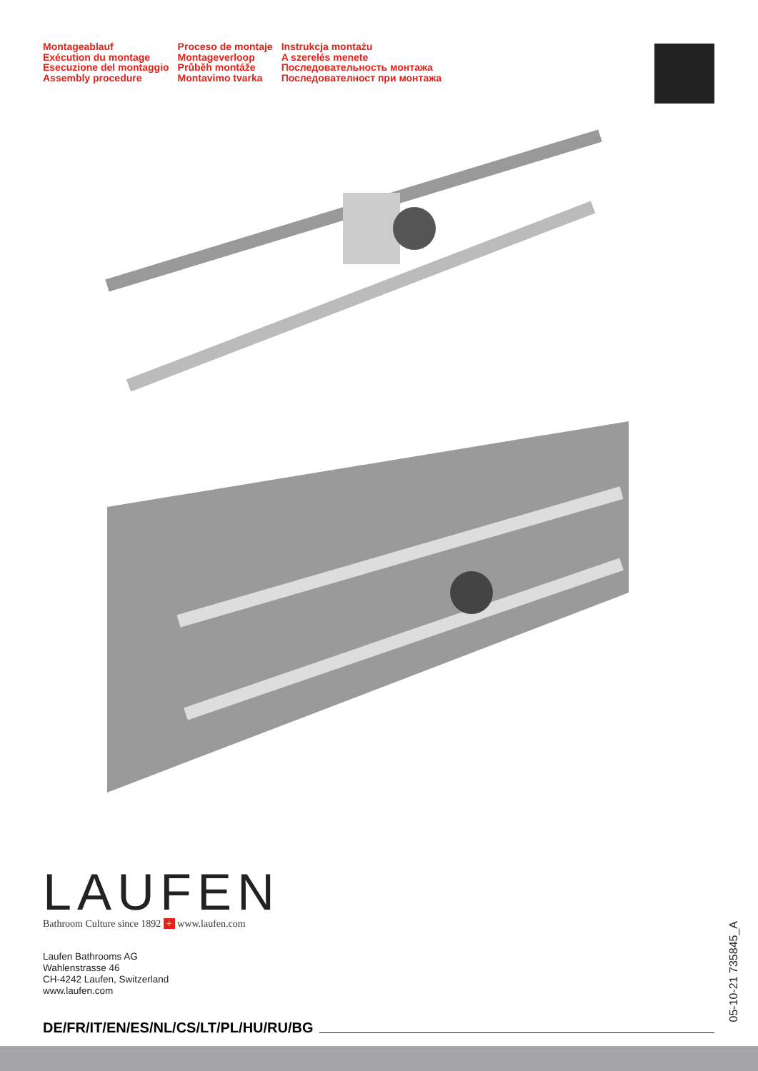Montageablauf
Exécution du montage
Esecuzione del montaggio
Assembly procedure
Proceso de montaje
Montageverloop
Průběh montáže
Montavimo tvarka
Instrukcja montażu
A szerelés menete
Последовательность монтажа
Последователност при монтажа
LAUFEN
Bathroom Culture since 1892 + www.laufen.com
Laufen Bathrooms AG
Wahlenstrasse 46
CH-4242 Laufen, Switzerland
www.laufen.com
DE/FR/IT/EN/ES/NL/CS/LT/PL/HU/RU/BG
05-10-21 735845_A